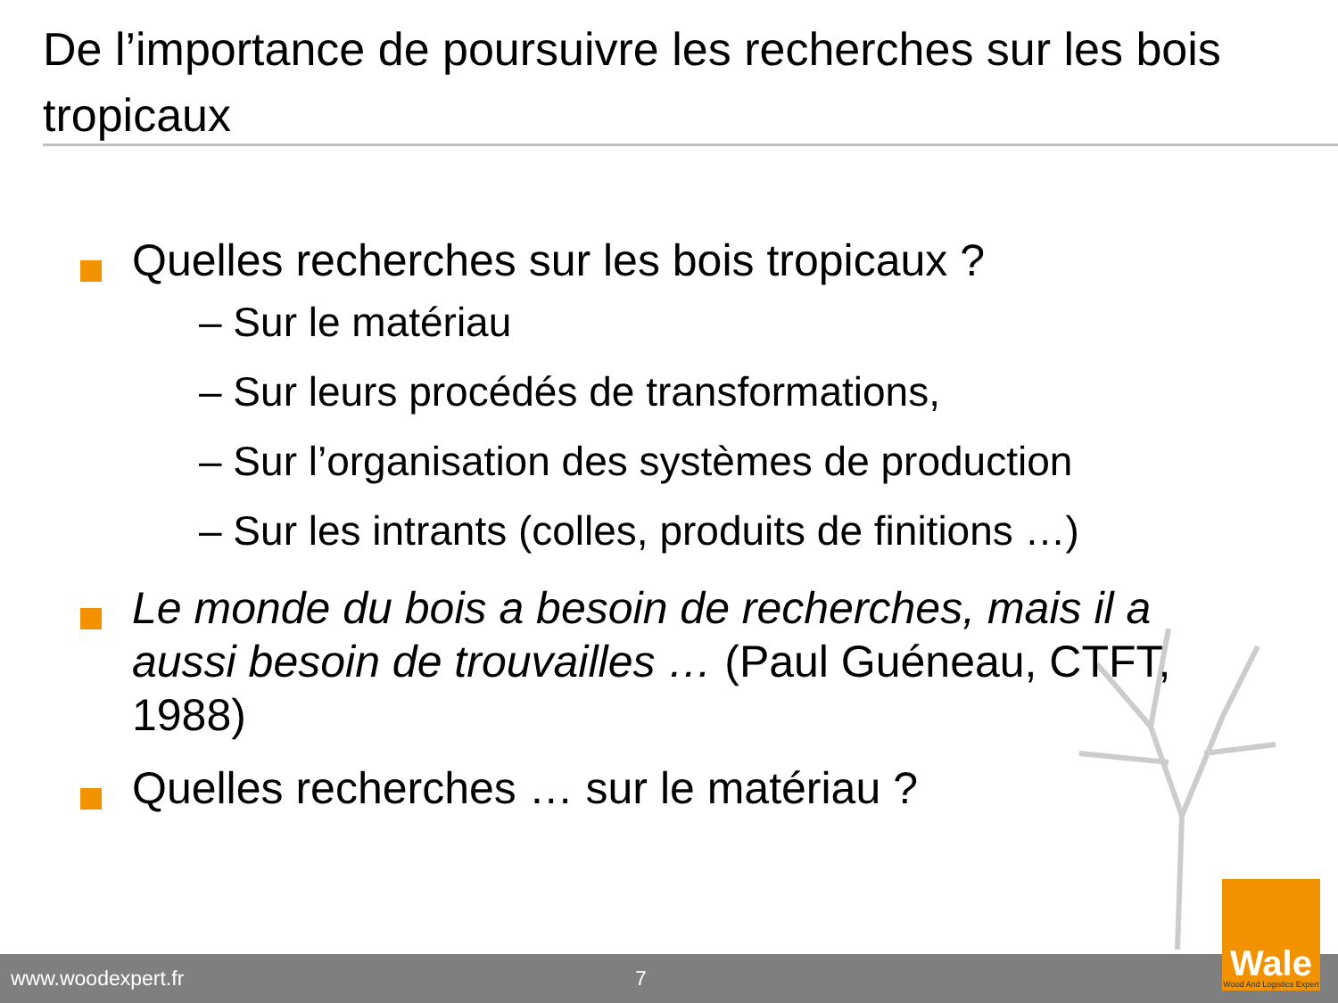De l’importance de poursuivre les recherches sur les bois tropicaux
Quelles recherches sur les bois tropicaux ?
– Sur le matériau
– Sur leurs procédés de transformations,
– Sur l’organisation des systèmes de production
– Sur les intrants (colles, produits de finitions …)
Le monde du bois a besoin de recherches, mais il a aussi besoin de trouvailles … (Paul Guéneau, CTFT, 1988)
Quelles recherches … sur le matériau ?
www.woodexpert.fr 7
Wale
Wood And Logistics Expert